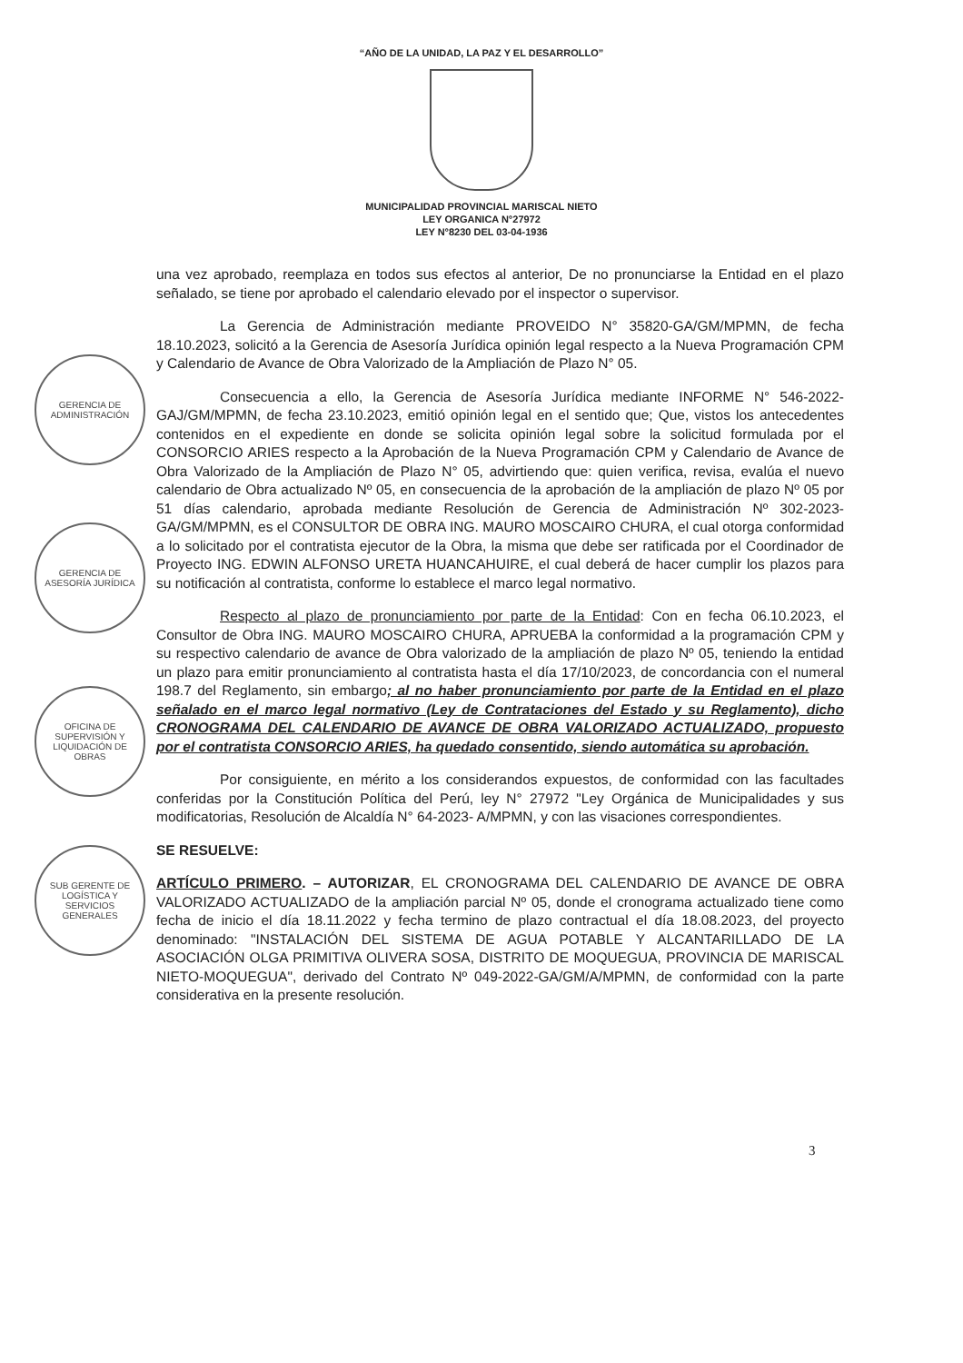“AÑO DE LA UNIDAD, LA PAZ Y EL DESARROLLO”
MUNICIPALIDAD PROVINCIAL MARISCAL NIETO
LEY ORGANICA N°27972
LEY N°8230 DEL 03-04-1936
GERENCIA DE ADMINISTRACIÓN
GERENCIA DE ASESORÍA JURÍDICA
OFICINA DE SUPERVISIÓN Y LIQUIDACIÓN DE OBRAS
SUB GERENTE DE LOGÍSTICA Y SERVICIOS GENERALES
una vez aprobado, reemplaza en todos sus efectos al anterior, De no pronunciarse la Entidad en el plazo señalado, se tiene por aprobado el calendario elevado por el inspector o supervisor.
La Gerencia de Administración mediante PROVEIDO N° 35820-GA/GM/MPMN, de fecha 18.10.2023, solicitó a la Gerencia de Asesoría Jurídica opinión legal respecto a la Nueva Programación CPM y Calendario de Avance de Obra Valorizado de la Ampliación de Plazo N° 05.
Consecuencia a ello, la Gerencia de Asesoría Jurídica mediante INFORME N° 546-2022-GAJ/GM/MPMN, de fecha 23.10.2023, emitió opinión legal en el sentido que; Que, vistos los antecedentes contenidos en el expediente en donde se solicita opinión legal sobre la solicitud formulada por el CONSORCIO ARIES respecto a la Aprobación de la Nueva Programación CPM y Calendario de Avance de Obra Valorizado de la Ampliación de Plazo N° 05, advirtiendo que: quien verifica, revisa, evalúa el nuevo calendario de Obra actualizado Nº 05, en consecuencia de la aprobación de la ampliación de plazo Nº 05 por 51 días calendario, aprobada mediante Resolución de Gerencia de Administración Nº 302-2023-GA/GM/MPMN, es el CONSULTOR DE OBRA ING. MAURO MOSCAIRO CHURA, el cual otorga conformidad a lo solicitado por el contratista ejecutor de la Obra, la misma que debe ser ratificada por el Coordinador de Proyecto ING. EDWIN ALFONSO URETA HUANCAHUIRE, el cual deberá de hacer cumplir los plazos para su notificación al contratista, conforme lo establece el marco legal normativo.
Respecto al plazo de pronunciamiento por parte de la Entidad: Con en fecha 06.10.2023, el Consultor de Obra ING. MAURO MOSCAIRO CHURA, APRUEBA la conformidad a la programación CPM y su respectivo calendario de avance de Obra valorizado de la ampliación de plazo Nº 05, teniendo la entidad un plazo para emitir pronunciamiento al contratista hasta el día 17/10/2023, de concordancia con el numeral 198.7 del Reglamento, sin embargo; al no haber pronunciamiento por parte de la Entidad en el plazo señalado en el marco legal normativo (Ley de Contrataciones del Estado y su Reglamento), dicho CRONOGRAMA DEL CALENDARIO DE AVANCE DE OBRA VALORIZADO ACTUALIZADO, propuesto por el contratista CONSORCIO ARIES, ha quedado consentido, siendo automática su aprobación.
Por consiguiente, en mérito a los considerandos expuestos, de conformidad con las facultades conferidas por la Constitución Política del Perú, ley N° 27972 "Ley Orgánica de Municipalidades y sus modificatorias, Resolución de Alcaldía N° 64-2023- A/MPMN, y con las visaciones correspondientes.
SE RESUELVE:
ARTÍCULO PRIMERO. – AUTORIZAR, EL CRONOGRAMA DEL CALENDARIO DE AVANCE DE OBRA VALORIZADO ACTUALIZADO de la ampliación parcial Nº 05, donde el cronograma actualizado tiene como fecha de inicio el día 18.11.2022 y fecha termino de plazo contractual el día 18.08.2023, del proyecto denominado: "INSTALACIÓN DEL SISTEMA DE AGUA POTABLE Y ALCANTARILLADO DE LA ASOCIACIÓN OLGA PRIMITIVA OLIVERA SOSA, DISTRITO DE MOQUEGUA, PROVINCIA DE MARISCAL NIETO-MOQUEGUA", derivado del Contrato Nº 049-2022-GA/GM/A/MPMN, de conformidad con la parte considerativa en la presente resolución.
3